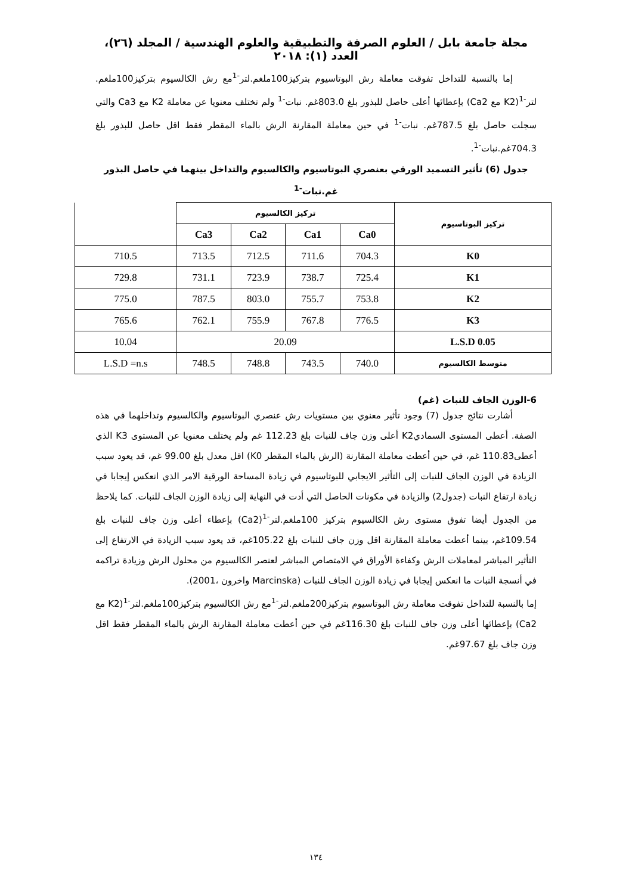مجلة جامعة بابل / العلوم الصرفة والتطبيقية والعلوم الهندسية / المجلد (٢٦)، العدد (١): ٢٠١٨
إما بالنسبة للتداخل تفوقت معاملة رش البوتاسيوم بتركيز100ملغم.لتر<sup>-1</sup>مع رش الكالسيوم بتركيز100ملغم. لتر<sup>-1</sup>(K2 مع Ca2) بإعطائها أعلى حاصل للبذور بلغ 803.0غم. نبات<sup>-1</sup> ولم تختلف معنويا عن معاملة K2 مع Ca3 والتي سجلت حاصل بلغ 787.5غم. نبات<sup>-1</sup> في حين معاملة المقارنة الرش بالماء المقطر فقط اقل حاصل للبذور بلغ 704.3غم.نبات<sup>-1</sup>.
جدول (6) تأثير التسميد الورقي بعنصري البوتاسيوم والكالسيوم والتداخل بينهما في حاصل البذور
غم.نبات<sup>-1</sup>
| تركيز البوتاسيوم | تركيز الكالسيوم | | | | |
| --- | --- | --- | --- | --- | --- |
| | Ca0 | Ca1 | Ca2 | Ca3 | |
| K0 | 704.3 | 711.6 | 712.5 | 713.5 | 710.5 |
| K1 | 725.4 | 738.7 | 723.9 | 731.1 | 729.8 |
| K2 | 753.8 | 755.7 | 803.0 | 787.5 | 775.0 |
| K3 | 776.5 | 767.8 | 755.9 | 762.1 | 765.6 |
| L.S.D 0.05 | 20.09 | | | | 10.04 |
| متوسط الكالسيوم | 740.0 | 743.5 | 748.8 | 748.5 | L.S.D =n.s |
6-الوزن الجاف للنبات (غم)
أشارت نتائج جدول (7) وجود تأثير معنوي بين مستويات رش عنصري البوتاسيوم والكالسيوم وتداخلهما في هذه الصفة. أعطى المستوى السماديK2 أعلى وزن جاف للنبات بلغ 112.23 غم ولم يختلف معنويا عن المستوى K3 الذي أعطى110.83 غم، في حين أعطت معاملة المقارنة (الرش بالماء المقطر K0) اقل معدل بلغ 99.00 غم، قد يعود سبب الزيادة في الوزن الجاف للنبات إلى التأثير الايجابي للبوتاسيوم في زيادة المساحة الورقية الامر الذي انعكس إيجابا في زيادة ارتفاع النبات (جدول2) والزيادة في مكونات الحاصل التي أدت في النهاية إلى زيادة الوزن الجاف للنبات. كما يلاحظ من الجدول أيضا تفوق مستوى رش الكالسيوم بتركيز 100ملغم.لتر<sup>-1</sup>(Ca2) بإعطاء أعلى وزن جاف للنبات بلغ 109.54غم، بينما أعطت معاملة المقارنة اقل وزن جاف للنبات بلغ 105.22غم، قد يعود سبب الزيادة في الارتفاع إلى التأثير المباشر لمعاملات الرش وكفاءة الأوراق في الامتصاص المباشر لعنصر الكالسيوم من محلول الرش وزيادة تراكمه في أنسجة النبات ما انعكس إيجابا في زيادة الوزن الجاف للنبات (Marcinska واخرون ،2001).
إما بالنسبة للتداخل تفوقت معاملة رش البوتاسيوم بتركيز200ملغم.لتر<sup>-1</sup>مع رش الكالسيوم بتركيز100ملغم.لتر<sup>-1</sup>(K2 مع Ca2) بإعطائها أعلى وزن جاف للنبات بلغ 116.30غم في حين أعطت معاملة المقارنة الرش بالماء المقطر فقط اقل وزن جاف بلغ 97.67غم.
١٣٤